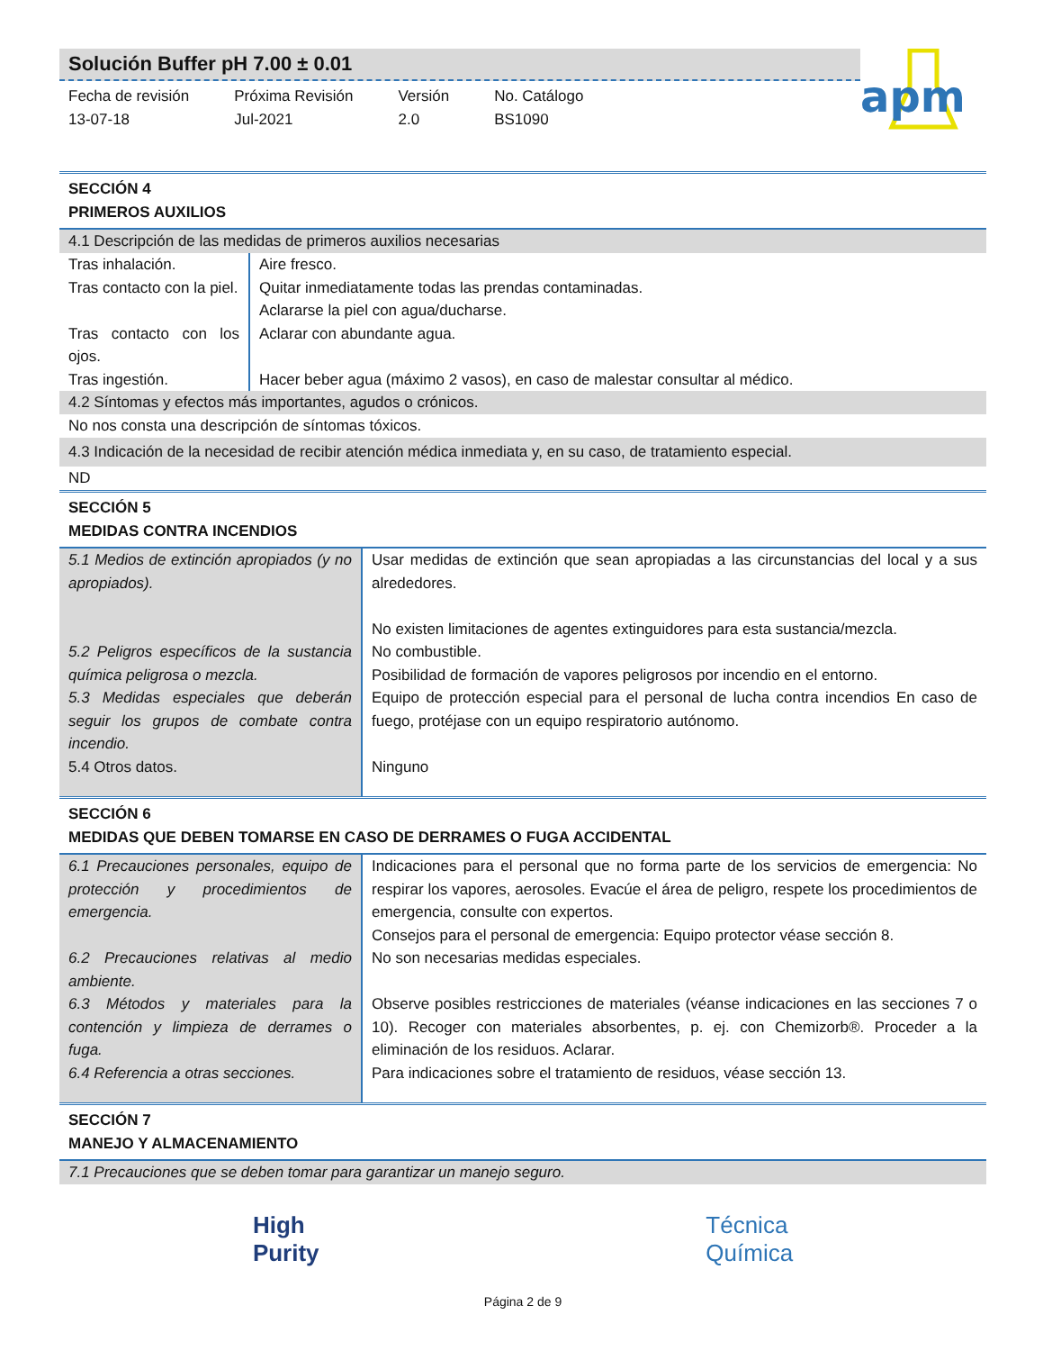Solución Buffer pH 7.00 ± 0.01
Fecha de revisión
13-07-18
Próxima Revisión
Jul-2021
Versión
2.0
No. Catálogo
BS1090
apm
SECCIÓN 4
PRIMEROS AUXILIOS
4.1 Descripción de las medidas de primeros auxilios necesarias
| Tras inhalación. | Aire fresco. |
| Tras contacto con la piel. | Quitar inmediatamente todas las prendas contaminadas. Aclararse la piel con agua/ducharse. |
| Tras contacto con los ojos. | Aclarar con abundante agua. |
| Tras ingestión. | Hacer beber agua (máximo 2 vasos), en caso de malestar consultar al médico. |
4.2 Síntomas y efectos más importantes, agudos o crónicos.
No nos consta una descripción de síntomas tóxicos.
4.3 Indicación de la necesidad de recibir atención médica inmediata y, en su caso, de tratamiento especial.
ND
SECCIÓN 5
MEDIDAS CONTRA INCENDIOS
| 5.1 Medios de extinción apropiados (y no apropiados). | Usar medidas de extinción que sean apropiadas a las circunstancias del local y a sus alrededores. No existen limitaciones de agentes extinguidores para esta sustancia/mezcla. |
| 5.2 Peligros específicos de la sustancia química peligrosa o mezcla. | No combustible. Posibilidad de formación de vapores peligrosos por incendio en el entorno. |
| 5.3 Medidas especiales que deberán seguir los grupos de combate contra incendio. | Equipo de protección especial para el personal de lucha contra incendios En caso de fuego, protéjase con un equipo respiratorio autónomo. |
| 5.4 Otros datos. | Ninguno |
SECCIÓN 6
MEDIDAS QUE DEBEN TOMARSE EN CASO DE DERRAMES O FUGA ACCIDENTAL
| 6.1 Precauciones personales, equipo de protección y procedimientos de emergencia. | Indicaciones para el personal que no forma parte de los servicios de emergencia: No respirar los vapores, aerosoles. Evacúe el área de peligro, respete los procedimientos de emergencia, consulte con expertos. Consejos para el personal de emergencia: Equipo protector véase sección 8. |
| 6.2 Precauciones relativas al medio ambiente. | No son necesarias medidas especiales. |
| 6.3 Métodos y materiales para la contención y limpieza de derrames o fuga. | Observe posibles restricciones de materiales (véanse indicaciones en las secciones 7 o 10). Recoger con materiales absorbentes, p. ej. con Chemizorb®. Proceder a la eliminación de los residuos. Aclarar. |
| 6.4 Referencia a otras secciones. | Para indicaciones sobre el tratamiento de residuos, véase sección 13. |
SECCIÓN 7
MANEJO Y ALMACENAMIENTO
7.1 Precauciones que se deben tomar para garantizar un manejo seguro.
High
Purity
Técnica
Química
Página 2 de 9